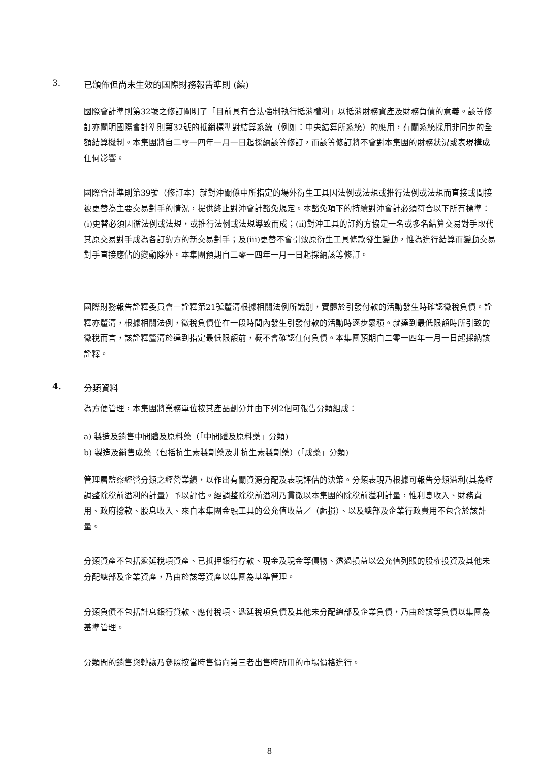3. 已頒佈但尚未生效的國際財務報告準則 (續)
國際會計準則第32號之修訂闡明了「目前具有合法強制執行抵消權利」以抵消財務資產及財務負債的意義。該等修訂亦闡明國際會計準則第32號的抵銷標準對結算系統（例如：中央結算所系統）的應用，有關系統採用非同步的全額結算機制。本集團將自二零一四年一月一日起採納該等修訂，而該等修訂將不會對本集團的財務狀況或表現構成任何影響。
國際會計準則第39號（修訂本）就對沖關係中所指定的場外衍生工具因法例或法規或推行法例或法規而直接或間接被更替為主要交易對手的情況，提供終止對沖會計豁免規定。本豁免項下的持續對沖會計必須符合以下所有標準：(i)更替必須因循法例或法規，或推行法例或法規導致而成；(ii)對沖工具的訂約方協定一名或多名結算交易對手取代其原交易對手成為各訂約方的新交易對手；及(iii)更替不會引致原衍生工具條款發生變動，惟為進行結算而變動交易對手直接應佔的變動除外。本集團預期自二零一四年一月一日起採納該等修訂。
國際財務報告詮釋委員會－詮釋第21號釐清根據相關法例所識別，實體於引發付款的活動發生時確認徵稅負債。詮釋亦釐清，根據相關法例，徵稅負債僅在一段時間內發生引發付款的活動時逐步累積。就達到最低限額時所引致的徵稅而言，該詮釋釐清於達到指定最低限額前，概不會確認任何負債。本集團預期自二零一四年一月一日起採納該詮釋。
4. 分類資料
為方便管理，本集團將業務單位按其產品劃分并由下列2個可報告分類組成：
a) 製造及銷售中間體及原料藥（「中間體及原料藥」分類)
b) 製造及銷售成藥（包括抗生素製劑藥及非抗生素製劑藥）(「成藥」分類)
管理層監察經營分類之經營業績，以作出有關資源分配及表現評估的決策。分類表現乃根據可報告分類溢利(其為經調整除稅前溢利的計量）予以評估。經調整除稅前溢利乃貫徹以本集團的除稅前溢利計量，惟利息收入、財務費用、政府撥款、股息收入、來自本集團金融工具的公允值收益／（虧損）、以及總部及企業行政費用不包含於該計量。
分類資產不包括遞延稅項資產、已抵押銀行存款、現金及現金等價物、透過損益以公允值列賬的股權投資及其他未分配總部及企業資產，乃由於該等資產以集團為基準管理。
分類負債不包括計息銀行貸款、應付稅項、遞延稅項負債及其他未分配總部及企業負債，乃由於該等負債以集團為基準管理。
分類間的銷售與轉讓乃參照按當時售價向第三者出售時所用的市場價格進行。
8